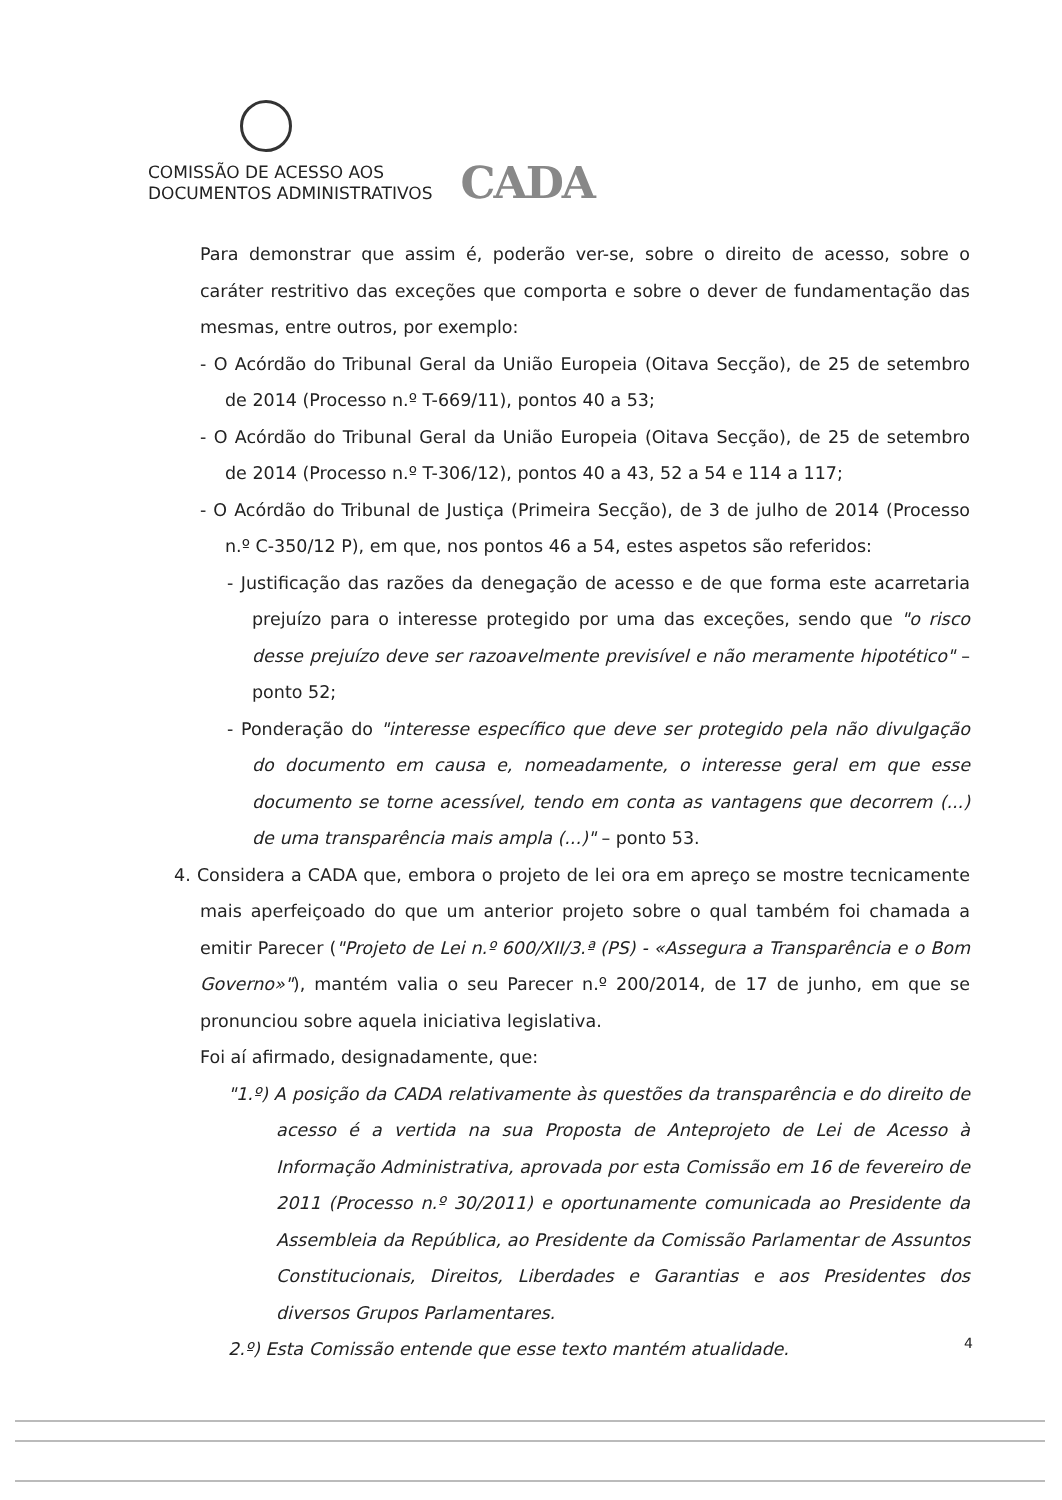COMISSÃO DE ACESSO AOS
DOCUMENTOS ADMINISTRATIVOS
CADA
Para demonstrar que assim é, poderão ver-se, sobre o direito de acesso, sobre o caráter restritivo das exceções que comporta e sobre o dever de fundamentação das mesmas, entre outros, por exemplo:
- O Acórdão do Tribunal Geral da União Europeia (Oitava Secção), de 25 de setembro de 2014 (Processo n.º T-669/11), pontos 40 a 53;
- O Acórdão do Tribunal Geral da União Europeia (Oitava Secção), de 25 de setembro de 2014 (Processo n.º T-306/12), pontos 40 a 43, 52 a 54 e 114 a 117;
- O Acórdão do Tribunal de Justiça (Primeira Secção), de 3 de julho de 2014 (Processo n.º C-350/12 P), em que, nos pontos 46 a 54, estes aspetos são referidos:
- Justificação das razões da denegação de acesso e de que forma este acarretaria prejuízo para o interesse protegido por uma das exceções, sendo que "o risco desse prejuízo deve ser razoavelmente previsível e não meramente hipotético" – ponto 52;
- Ponderação do "interesse específico que deve ser protegido pela não divulgação do documento em causa e, nomeadamente, o interesse geral em que esse documento se torne acessível, tendo em conta as vantagens que decorrem (...) de uma transparência mais ampla (...)" – ponto 53.
4. Considera a CADA que, embora o projeto de lei ora em apreço se mostre tecnicamente mais aperfeiçoado do que um anterior projeto sobre o qual também foi chamada a emitir Parecer ("Projeto de Lei n.º 600/XII/3.ª (PS) - «Assegura a Transparência e o Bom Governo»"), mantém valia o seu Parecer n.º 200/2014, de 17 de junho, em que se pronunciou sobre aquela iniciativa legislativa.
Foi aí afirmado, designadamente, que:
"1.º) A posição da CADA relativamente às questões da transparência e do direito de acesso é a vertida na sua Proposta de Anteprojeto de Lei de Acesso à Informação Administrativa, aprovada por esta Comissão em 16 de fevereiro de 2011 (Processo n.º 30/2011) e oportunamente comunicada ao Presidente da Assembleia da República, ao Presidente da Comissão Parlamentar de Assuntos Constitucionais, Direitos, Liberdades e Garantias e aos Presidentes dos diversos Grupos Parlamentares.
2.º) Esta Comissão entende que esse texto mantém atualidade.
4